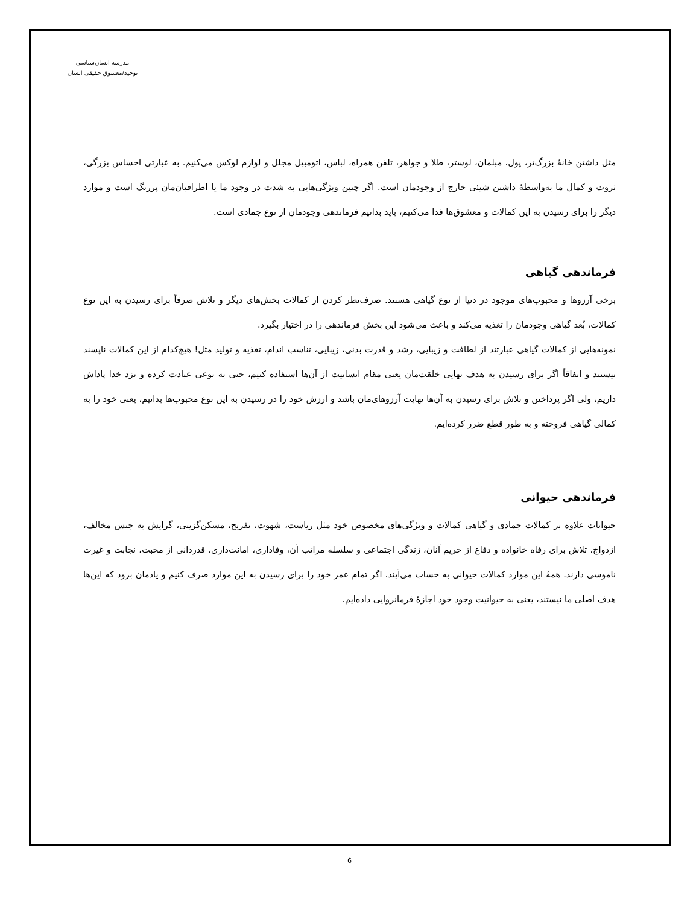مدرسه انسان‌شناسی
توحید/معشوق حقیقی انسان
مثل داشتن خانهٔ بزرگ‌تر، پول، مبلمان، لوستر، طلا و جواهر، تلفن همراه، لباس، اتومبیل مجلل و لوازم لوکس می‌کنیم. به عبارتی احساس بزرگی، ثروت و کمال ما به‌واسطهٔ داشتن شیئی خارج از وجودمان است. اگر چنین ویژگی‌هایی به شدت در وجود ما یا اطرافیان‌مان پررنگ است و موارد دیگر را برای رسیدن به این کمالات و معشوق‌ها فدا می‌کنیم، باید بدانیم فرماندهی وجودمان از نوع جمادی است.
فرماندهی گیاهی
برخی آرزوها و محبوب‌های موجود در دنیا از نوع گیاهی هستند. صرف‌نظر کردن از کمالات بخش‌های دیگر و تلاش صرفاً برای رسیدن به این نوع کمالات، بُعد گیاهی وجودمان را تغذیه می‌کند و باعث می‌شود این بخش فرماندهی را در اختیار بگیرد.
نمونه‌هایی از کمالات گیاهی عبارتند از لطافت و زیبایی، رشد و قدرت بدنی، زیبایی، تناسب اندام، تغذیه و تولید مثل! هیچ‌کدام از این کمالات ناپسند نیستند و اتفاقاً اگر برای رسیدن به هدف نهایی خلقت‌مان یعنی مقام انسانیت از آن‌ها استفاده کنیم، حتی به نوعی عبادت کرده و نزد خدا پاداش داریم، ولی اگر پرداختن و تلاش برای رسیدن به آن‌ها نهایت آرزوهای‌مان باشد و ارزش خود را در رسیدن به این نوع محبوب‌ها بدانیم، یعنی خود را به کمالی گیاهی فروخته و به طور قطع ضرر کرده‌ایم.
فرماندهی حیوانی
حیوانات علاوه بر کمالات جمادی و گیاهی کمالات و ویژگی‌های مخصوص خود مثل ریاست، شهوت، تفریح، مسکن‌گزینی، گرایش به جنس مخالف، ازدواج، تلاش برای رفاه خانواده و دفاع از حریم آنان، زندگی اجتماعی و سلسله مراتب آن، وفاداری، امانت‌داری، قدردانی از محبت، نجابت و غیرت ناموسی دارند. همهٔ این موارد کمالات حیوانی به حساب می‌آیند. اگر تمام عمر خود را برای رسیدن به این موارد صرف کنیم و یادمان برود که این‌ها هدف اصلی ما نیستند، یعنی به حیوانیت وجود خود اجازهٔ فرمانروایی داده‌ایم.
6